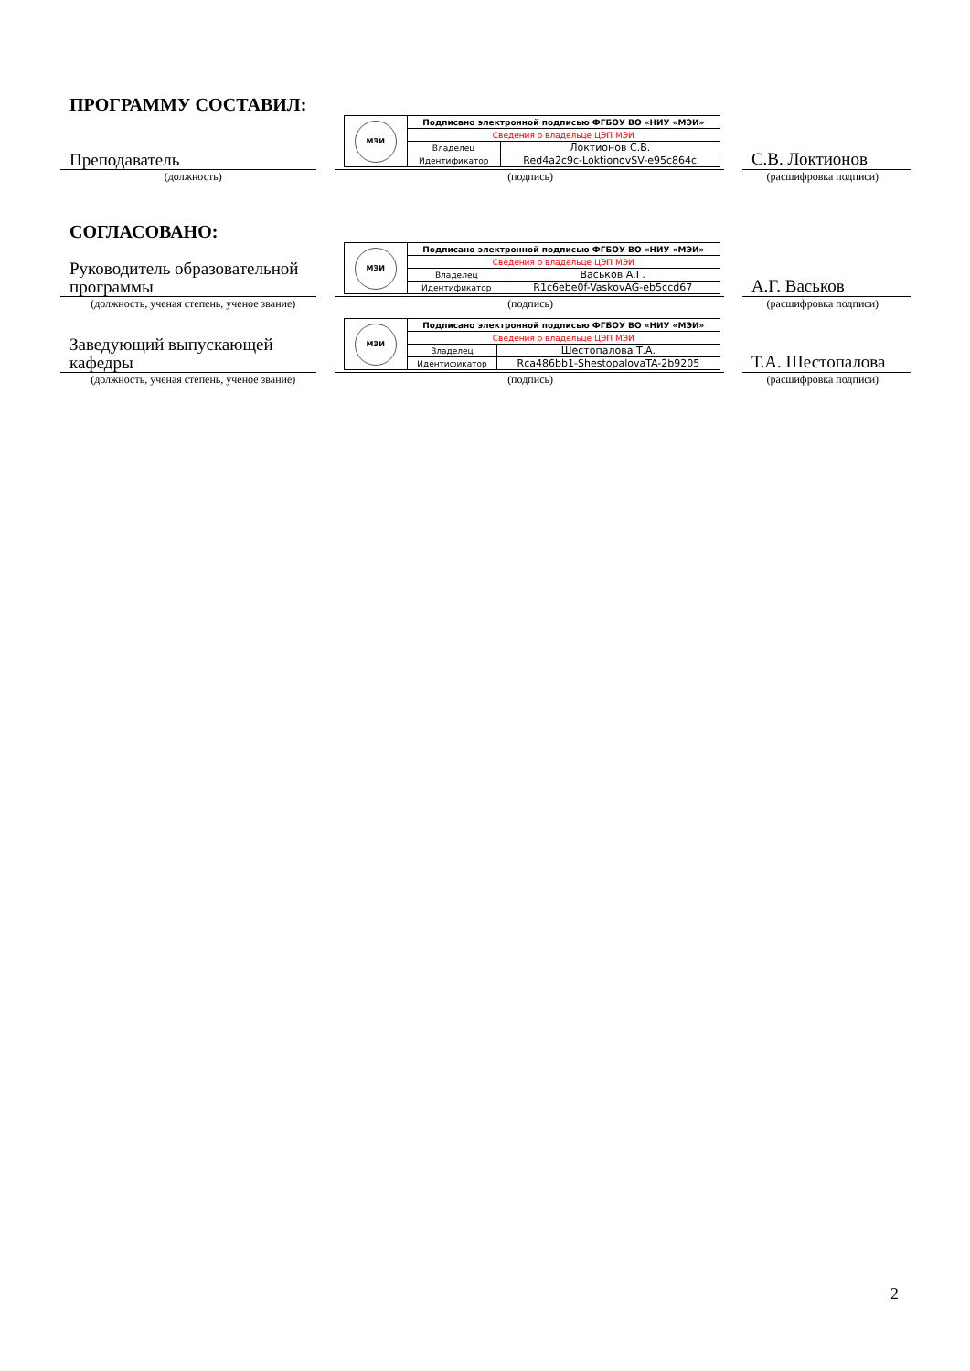ПРОГРАММУ СОСТАВИЛ:
Преподаватель
| МЭИ | Подписано электронной подписью ФГБОУ ВО «НИУ «МЭИ» | |
| | Сведения о владельце ЦЭП МЭИ | |
| | Владелец | Локтионов С.В. |
| | Идентификатор | Red4a2c9c-LoktionovSV-e95c864c |
С.В. Локтионов
(должность) (подпись) (расшифровка подписи)
СОГЛАСОВАНО:
Руководитель образовательной программы
| МЭИ | Подписано электронной подписью ФГБОУ ВО «НИУ «МЭИ» | |
| | Сведения о владельце ЦЭП МЭИ | |
| | Владелец | Васьков А.Г. |
| | Идентификатор | R1c6ebe0f-VaskovAG-eb5ccd67 |
А.Г. Васьков
(должность, ученая степень, ученое звание)
(подпись) (расшифровка подписи)
Заведующий выпускающей кафедры
| МЭИ | Подписано электронной подписью ФГБОУ ВО «НИУ «МЭИ» | |
| | Сведения о владельце ЦЭП МЭИ | |
| | Владелец | Шестопалова Т.А. |
| | Идентификатор | Rca486bb1-ShestopalovaTA-2b9205 |
Т.А. Шестопалова
(должность, ученая степень, ученое звание)
(подпись) (расшифровка подписи)
2